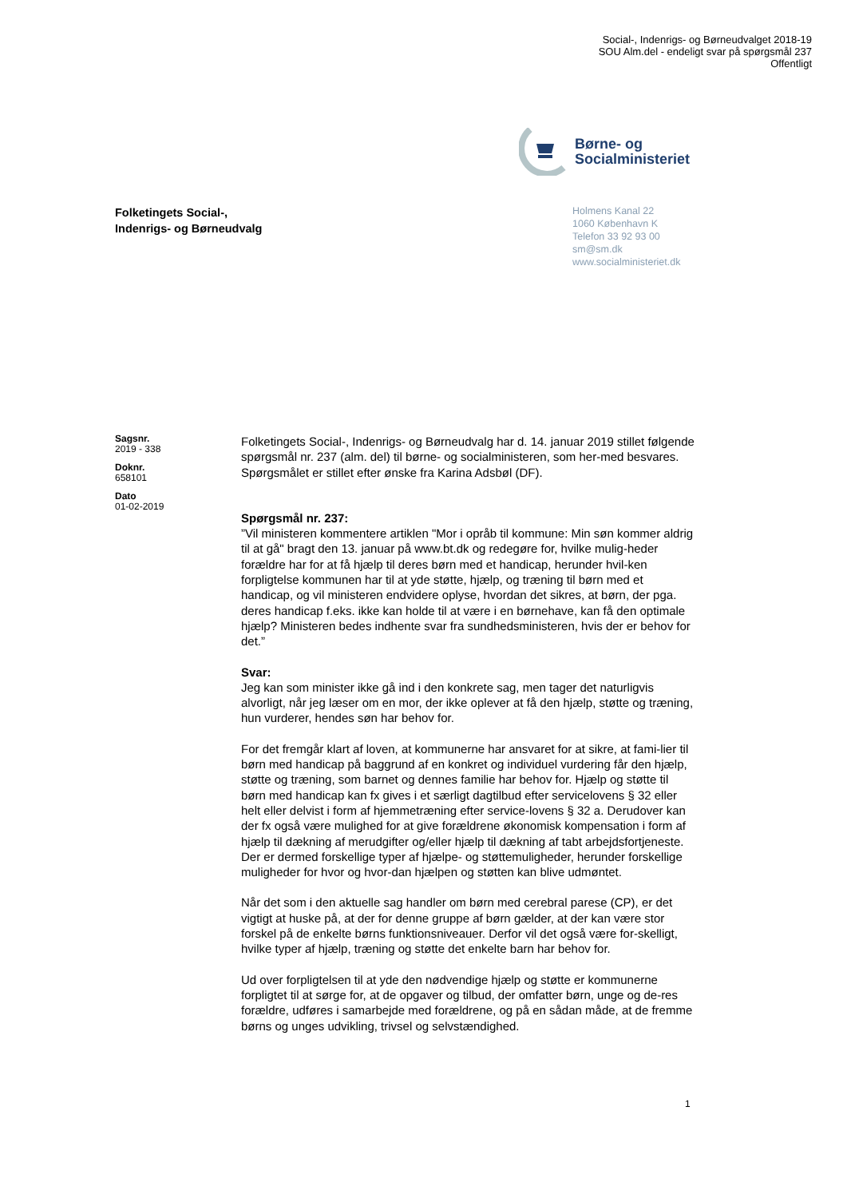Social-, Indenrigs- og Børneudvalget 2018-19
SOU Alm.del - endeligt svar på spørgsmål 237
Offentligt
Børne- og
Socialministeriet
Folketingets Social-,
Indenrigs- og Børneudvalg
Holmens Kanal 22
1060 København K
Telefon 33 92 93 00
sm@sm.dk
www.socialministeriet.dk
Sagsnr.
2019 - 338
Doknr.
658101
Dato
01-02-2019
Folketingets Social-, Indenrigs- og Børneudvalg har d. 14. januar 2019 stillet følgende spørgsmål nr. 237 (alm. del) til børne- og socialministeren, som her-med besvares. Spørgsmålet er stillet efter ønske fra Karina Adsbøl (DF).
Spørgsmål nr. 237:
”Vil ministeren kommentere artiklen "Mor i opråb til kommune: Min søn kommer aldrig til at gå" bragt den 13. januar på www.bt.dk og redegøre for, hvilke mulig-heder forældre har for at få hjælp til deres børn med et handicap, herunder hvil-ken forpligtelse kommunen har til at yde støtte, hjælp, og træning til børn med et handicap, og vil ministeren endvidere oplyse, hvordan det sikres, at børn, der pga. deres handicap f.eks. ikke kan holde til at være i en børnehave, kan få den optimale hjælp? Ministeren bedes indhente svar fra sundhedsministeren, hvis der er behov for det.”
Svar:
Jeg kan som minister ikke gå ind i den konkrete sag, men tager det naturligvis alvorligt, når jeg læser om en mor, der ikke oplever at få den hjælp, støtte og træning, hun vurderer, hendes søn har behov for.
For det fremgår klart af loven, at kommunerne har ansvaret for at sikre, at fami-lier til børn med handicap på baggrund af en konkret og individuel vurdering får den hjælp, støtte og træning, som barnet og dennes familie har behov for. Hjælp og støtte til børn med handicap kan fx gives i et særligt dagtilbud efter servicelovens § 32 eller helt eller delvist i form af hjemmetræning efter service-lovens § 32 a. Derudover kan der fx også være mulighed for at give forældrene økonomisk kompensation i form af hjælp til dækning af merudgifter og/eller hjælp til dækning af tabt arbejdsfortjeneste. Der er dermed forskellige typer af hjælpe- og støttemuligheder, herunder forskellige muligheder for hvor og hvor-dan hjælpen og støtten kan blive udmøntet.
Når det som i den aktuelle sag handler om børn med cerebral parese (CP), er det vigtigt at huske på, at der for denne gruppe af børn gælder, at der kan være stor forskel på de enkelte børns funktionsniveauer. Derfor vil det også være for-skelligt, hvilke typer af hjælp, træning og støtte det enkelte barn har behov for.
Ud over forpligtelsen til at yde den nødvendige hjælp og støtte er kommunerne forpligtet til at sørge for, at de opgaver og tilbud, der omfatter børn, unge og de-res forældre, udføres i samarbejde med forældrene, og på en sådan måde, at de fremme børns og unges udvikling, trivsel og selvstændighed.
1